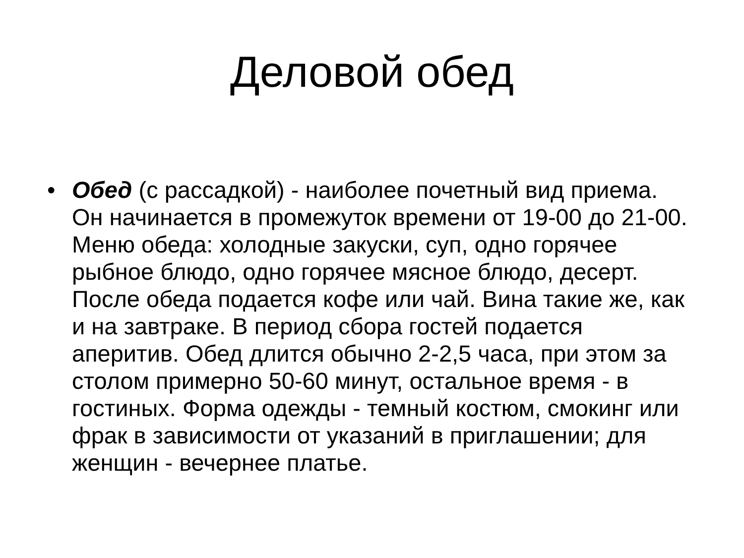Деловой обед
• Обед (с рассадкой) - наиболее почетный вид приема. Он начинается в промежуток времени от 19-00 до 21-00. Меню обеда: холодные закуски, суп, одно горячее рыбное блюдо, одно горячее мясное блюдо, десерт. После обеда подается кофе или чай. Вина такие же, как и на завтраке. В период сбора гостей подается аперитив. Обед длится обычно 2-2,5 часа, при этом за столом примерно 50-60 минут, остальное время - в гостиных. Форма одежды - темный костюм, смокинг или фрак в зависимости от указаний в приглашении; для женщин - вечернее платье.